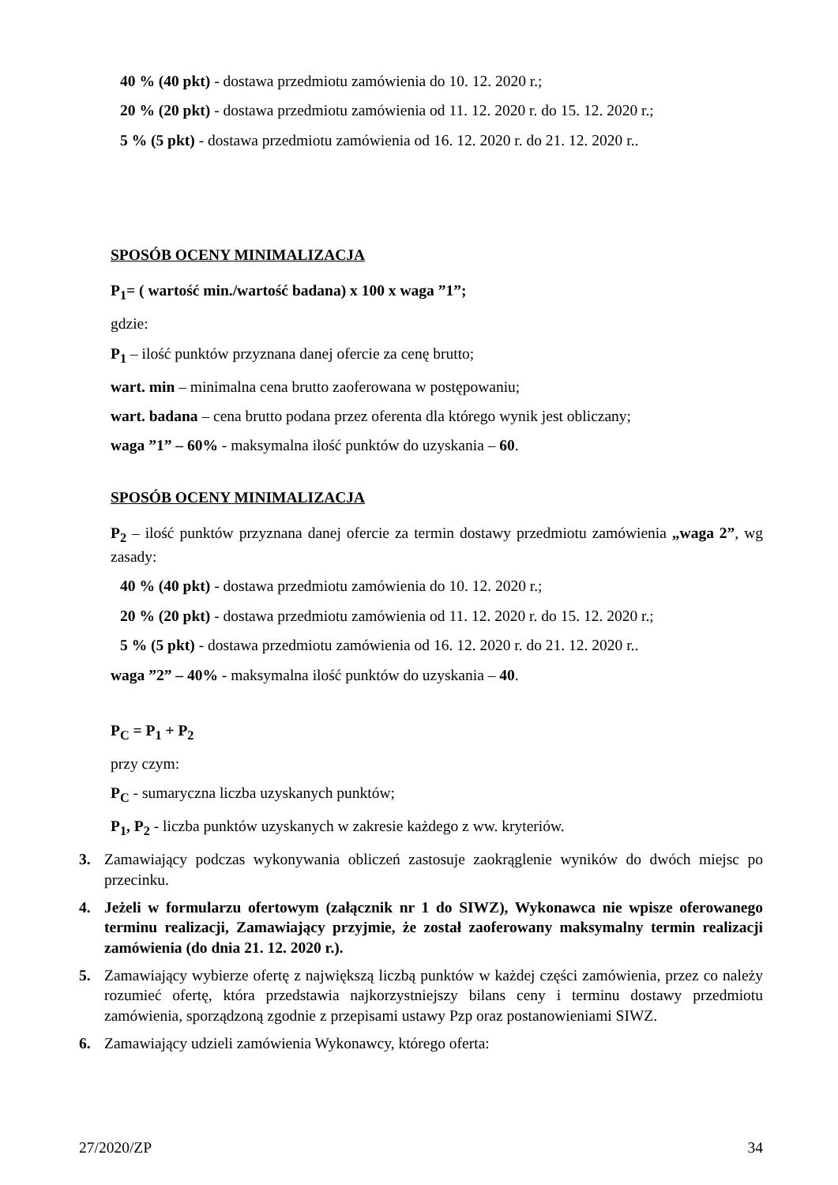40 % (40 pkt) - dostawa przedmiotu zamówienia do 10. 12. 2020 r.;
20 % (20 pkt) - dostawa przedmiotu zamówienia od 11. 12. 2020 r. do 15. 12. 2020 r.;
5 % (5 pkt) - dostawa przedmiotu zamówienia od 16. 12. 2020 r. do 21. 12. 2020 r..
SPOSÓB OCENY MINIMALIZACJA
P<sub>1</sub>= ( wartość min./wartość badana) x 100 x waga ”1”;
gdzie:
P<sub>1</sub> – ilość punktów przyznana danej ofercie za cenę brutto;
wart. min – minimalna cena brutto zaoferowana w postępowaniu;
wart. badana – cena brutto podana przez oferenta dla którego wynik jest obliczany;
waga ”1” – 60% - maksymalna ilość punktów do uzyskania – 60.
SPOSÓB OCENY MINIMALIZACJA
P<sub>2</sub> – ilość punktów przyznana danej ofercie za termin dostawy przedmiotu zamówienia „waga 2”, wg zasady:
40 % (40 pkt) - dostawa przedmiotu zamówienia do 10. 12. 2020 r.;
20 % (20 pkt) - dostawa przedmiotu zamówienia od 11. 12. 2020 r. do 15. 12. 2020 r.;
5 % (5 pkt) - dostawa przedmiotu zamówienia od 16. 12. 2020 r. do 21. 12. 2020 r..
waga ”2” – 40% - maksymalna ilość punktów do uzyskania – 40.
P<sub>C</sub> = P<sub>1</sub> + P<sub>2</sub>
przy czym:
P<sub>C</sub> - sumaryczna liczba uzyskanych punktów;
P<sub>1</sub>, P<sub>2</sub> - liczba punktów uzyskanych w zakresie każdego z ww. kryteriów.
3. Zamawiający podczas wykonywania obliczeń zastosuje zaokrąglenie wyników do dwóch miejsc po przecinku.
4. Jeżeli w formularzu ofertowym (załącznik nr 1 do SIWZ), Wykonawca nie wpisze oferowanego terminu realizacji, Zamawiający przyjmie, że został zaoferowany maksymalny termin realizacji zamówienia (do dnia 21. 12. 2020 r.).
5. Zamawiający wybierze ofertę z największą liczbą punktów w każdej części zamówienia, przez co należy rozumieć ofertę, która przedstawia najkorzystniejszy bilans ceny i terminu dostawy przedmiotu zamówienia, sporządzoną zgodnie z przepisami ustawy Pzp oraz postanowieniami SIWZ.
6. Zamawiający udzieli zamówienia Wykonawcy, którego oferta:
27/2020/ZP 34